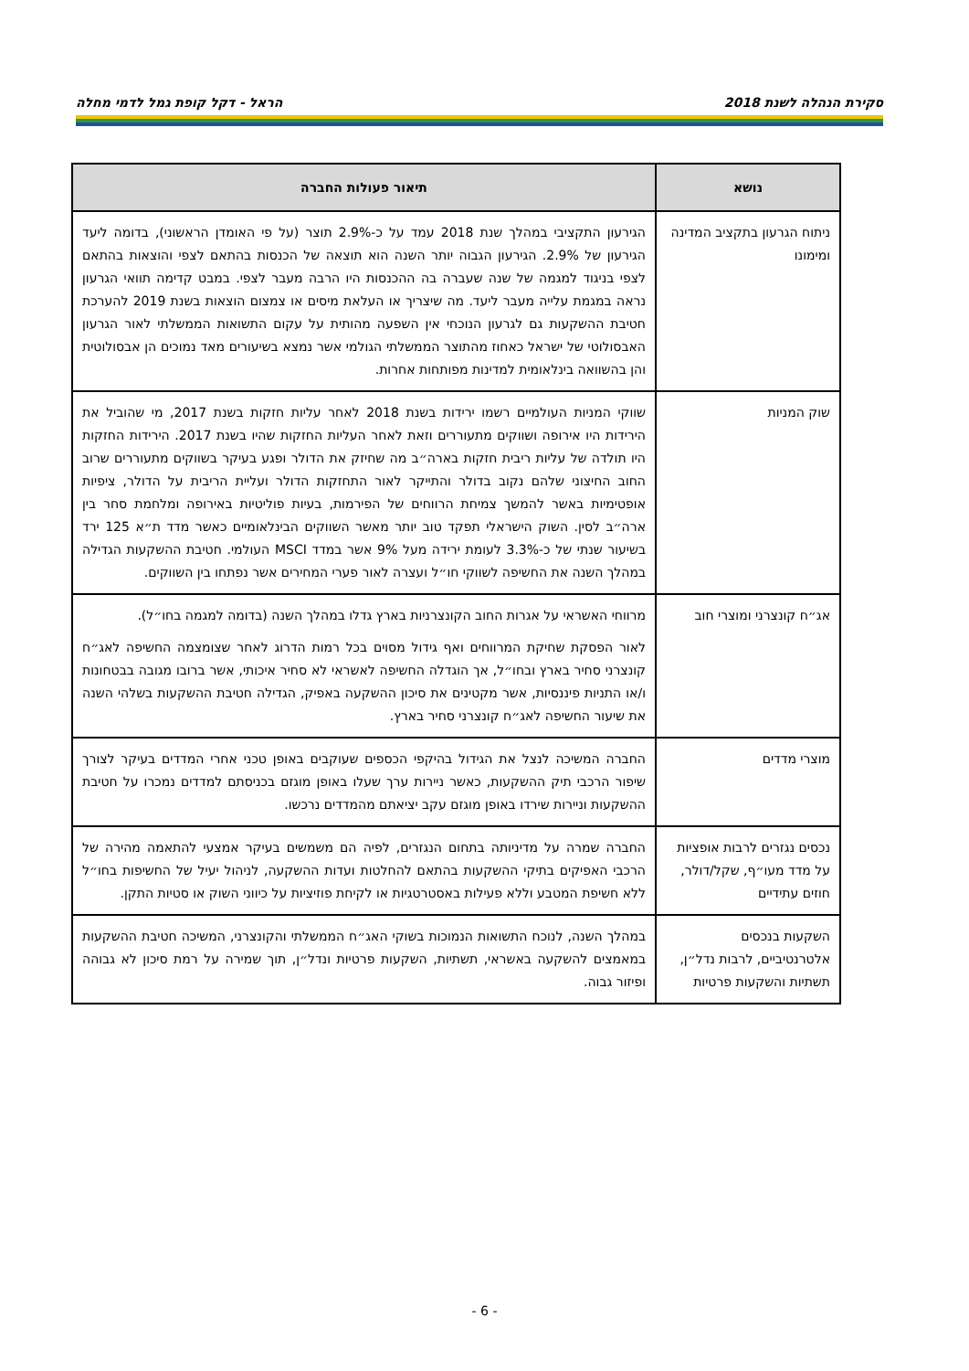סקירת הנהלה לשנת 2018 הראל - דקל קופת גמל לדמי מחלה
| נושא | תיאור פעולות החברה |
| --- | --- |
| ניתוח הגרעון בתקציב המדינה ומימונו | הגירעון התקציבי במהלך שנת 2018 עמד על כ-2.9% תוצר (על פי האומדן הראשוני), בדומה ליעד הגירעון של 2.9%. הגירעון הגבוה יותר השנה הוא תוצאה של הכנסות בהתאם לצפי והוצאות בהתאם לצפי בניגוד למגמה של שנה שעברה בה ההכנסות היו הרבה מעבר לצפי. במבט קדימה תוואי הגרעון נראה במגמת עלייה מעבר ליעד. מה שיצריך או העלאת מיסים או צמצום הוצאות בשנת 2019 להערכת חטיבת ההשקעות גם לגרעון הנוכחי אין השפעה מהותית על עקום התשואות הממשלתי לאור הגרעון האבסולוטי של ישראל כאחוז מהתוצר הממשלתי הגולמי אשר נמצא בשיעורים מאד נמוכים הן אבסולוטית והן בהשוואה בינלאומית למדינות מפותחות אחרות. |
| שוק המניות | שווקי המניות העולמיים רשמו ירידות בשנת 2018 לאחר עליות חזקות בשנת 2017, מי שהוביל את הירידות היו אירופה ושווקים מתעוררים וזאת לאחר העליות החזקות שהיו בשנת 2017. הירידות החזקות היו תולדה של עליות ריבית חזקות בארה״ב מה שחיזק את הדולר ופגע בעיקר בשווקים מתעוררים שרוב החוב החיצוני שלהם נקוב בדולר והתייקר לאור התחזקות הדולר ועליית הריבית על הדולר, ציפיות אופטימיות באשר להמשך צמיחת הרווחים של הפירמות, בעיות פוליטיות באירופה ומלחמת סחר בין ארה״ב לסין. השוק הישראלי תפקד טוב יותר מאשר השווקים הבינלאומיים כאשר מדד ת״א 125 ירד בשיעור שנתי של כ-3.3% לעומת ירידה מעל 9% אשר במדד MSCI העולמי. חטיבת ההשקעות הגדילה במהלך השנה את החשיפה לשווקי חו״ל ועצרה לאור פערי המחירים אשר נפתחו בין השווקים. |
| אג״ח קונצרני ומוצרי חוב | מרווחי האשראי על אגרות החוב הקונצרניות בארץ גדלו במהלך השנה (בדומה למגמה בחו״ל). לאור הפסקת שחיקת המרווחים ואף גידול מסוים בכל רמות הדרוג לאחר שצומצמה החשיפה לאג״ח קונצרני סחיר בארץ ובחו״ל, אך הוגדלה החשיפה לאשראי לא סחיר איכותי, אשר ברובו מגובה בבטחונות ו/או התניות פיננסיות, אשר מקטינים את סיכון ההשקעה באפיק, הגדילה חטיבת ההשקעות בשלהי השנה את שיעור החשיפה לאג״ח קונצרני סחיר בארץ. |
| מוצרי מדדים | החברה המשיכה לנצל את הגידול בהיקפי הכספים שעוקבים באופן טכני אחרי המדדים בעיקר לצורך שיפור הרכבי תיק ההשקעות, כאשר ניירות ערך שעלו באופן מוגזם בכניסתם למדדים נמכרו על חטיבת ההשקעות וניירות שירדו באופן מוגזם עקב יציאתם מהמדדים נרכשו. |
| נכסים נגזרים לרבות אופציות על מדד מעו״ף, שקל/דולר, חוזים עתידיים | החברה שמרה על מדיניותה בתחום הנגזרים, לפיה הם משמשים בעיקר אמצעי להתאמה מהירה של הרכבי האפיקים בתיקי ההשקעות בהתאם להחלטות ועדות ההשקעה, לניהול יעיל של החשיפות בחו״ל ללא חשיפת המטבע וללא פעילות באסטרטגיות או לקיחת פוזיציות על כיווני השוק או סטיות התקן. |
| השקעות בנכסים אלטרנטיביים, לרבות נדל״ן, תשתיות והשקעות פרטיות | במהלך השנה, לנוכח התשואות הנמוכות בשוקי האג״ח הממשלתי והקונצרני, המשיכה חטיבת ההשקעות במאמצים להשקעה באשראי, תשתיות, השקעות פרטיות ונדל״ן, תוך שמירה על רמת סיכון לא גבוהה ופיזור גבוה. |
- 6 -